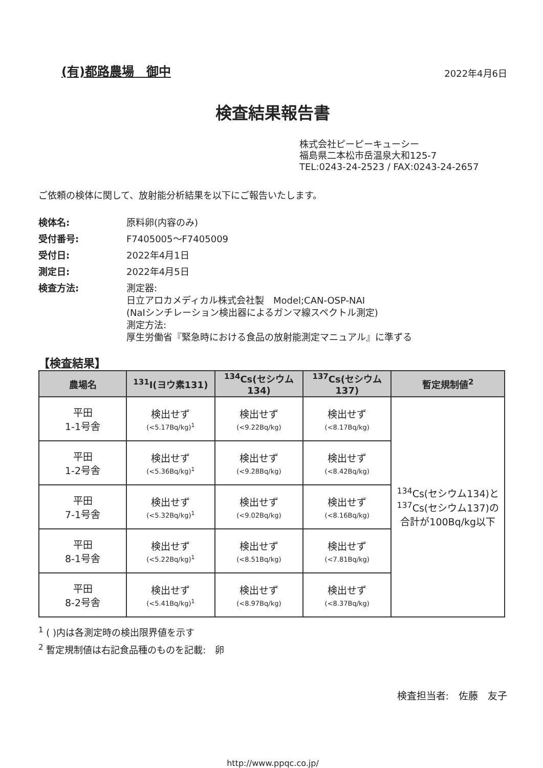(有)都路農場　御中
2022年4月6日
検査結果報告書
株式会社ピーピーキューシー
福島県二本松市岳温泉大和125-7
TEL:0243-24-2523 / FAX:0243-24-2657
ご依頼の検体に関して、放射能分析結果を以下にご報告いたします。
検体名:
原料卵(内容のみ)
受付番号:
F7405005～F7405009
受付日:
2022年4月1日
測定日:
2022年4月5日
検査方法:
測定器:
日立アロカメディカル株式会社製　Model;CAN-OSP-NAI
(NaIシンチレーション検出器によるガンマ線スペクトル測定)
測定方法:
厚生労働省『緊急時における食品の放射能測定マニュアル』に準ずる
【検査結果】
| 農場名 | <sup>131</sup>I(ヨウ素131) | <sup>134</sup>Cs(セシウム134) | <sup>137</sup>Cs(セシウム137) | 暫定規制値<sup>2</sup> |
| --- | --- | --- | --- | --- |
| 平田 1-1号舎 | 検出せず (<5.17Bq/kg)<sup>1</sup> | 検出せず (<9.22Bq/kg) | 検出せず (<8.17Bq/kg) | <sup>134</sup>Cs(セシウム134)と <sup>137</sup>Cs(セシウム137)の 合計が100Bq/kg以下 |
| 平田 1-2号舎 | 検出せず (<5.36Bq/kg)<sup>1</sup> | 検出せず (<9.28Bq/kg) | 検出せず (<8.42Bq/kg) | |
| 平田 7-1号舎 | 検出せず (<5.32Bq/kg)<sup>1</sup> | 検出せず (<9.02Bq/kg) | 検出せず (<8.16Bq/kg) | |
| 平田 8-1号舎 | 検出せず (<5.22Bq/kg)<sup>1</sup> | 検出せず (<8.51Bq/kg) | 検出せず (<7.81Bq/kg) | |
| 平田 8-2号舎 | 検出せず (<5.41Bq/kg)<sup>1</sup> | 検出せず (<8.97Bq/kg) | 検出せず (<8.37Bq/kg) | |
<sup>1</sup> ( )内は各測定時の検出限界値を示す
<sup>2</sup> 暫定規制値は右記食品種のものを記載:　卵
検査担当者:　佐藤　友子
http://www.ppqc.co.jp/